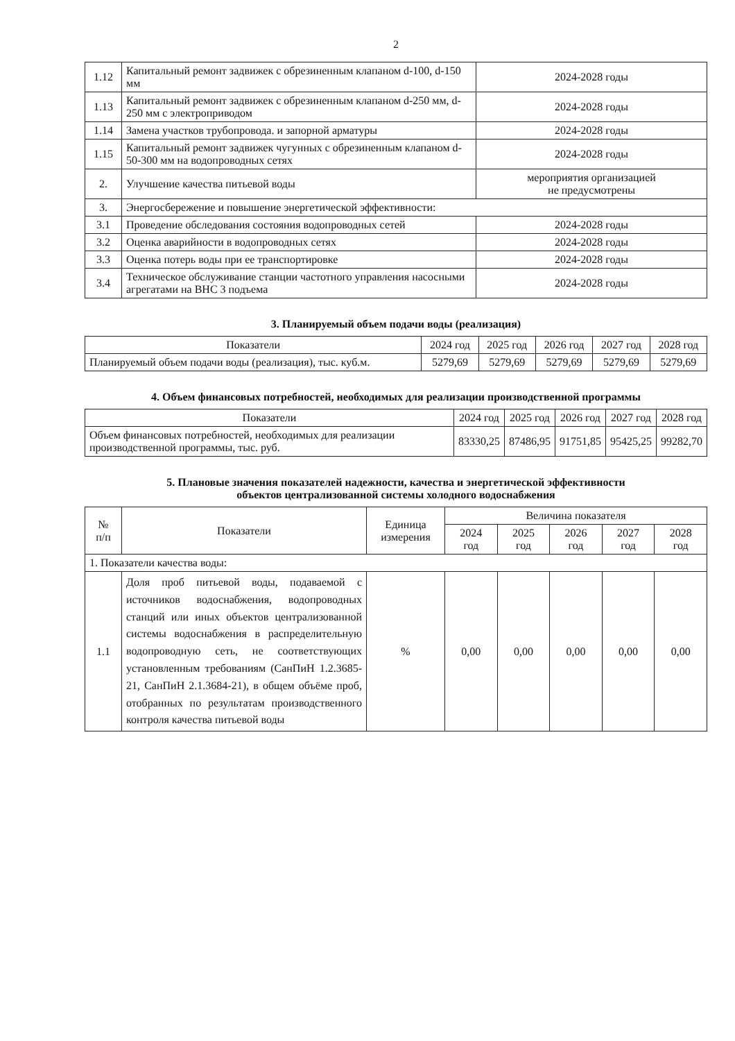2
| 1.12 | Капитальный ремонт задвижек с обрезиненным клапаном d-100, d-150 мм | 2024-2028 годы |
| 1.13 | Капитальный ремонт задвижек с обрезиненным клапаном d-250 мм, d-250 мм с электроприводом | 2024-2028 годы |
| 1.14 | Замена участков трубопровода. и запорной арматуры | 2024-2028 годы |
| 1.15 | Капитальный ремонт задвижек чугунных с обрезиненным клапаном d-50-300 мм на водопроводных сетях | 2024-2028 годы |
| 2. | Улучшение качества питьевой воды | мероприятия организацией не предусмотрены |
| 3. | Энергосбережение и повышение энергетической эффективности: | |
| 3.1 | Проведение обследования состояния водопроводных сетей | 2024-2028 годы |
| 3.2 | Оценка аварийности в водопроводных сетях | 2024-2028 годы |
| 3.3 | Оценка потерь воды при ее транспортировке | 2024-2028 годы |
| 3.4 | Техническое обслуживание станции частотного управления насосными агрегатами на ВНС 3 подъема | 2024-2028 годы |
3. Планируемый объем подачи воды (реализация)
| Показатели | 2024 год | 2025 год | 2026 год | 2027 год | 2028 год |
| --- | --- | --- | --- | --- | --- |
| Планируемый объем подачи воды (реализация), тыс. куб.м. | 5279,69 | 5279,69 | 5279,69 | 5279,69 | 5279,69 |
4. Объем финансовых потребностей, необходимых для реализации производственной программы
| Показатели | 2024 год | 2025 год | 2026 год | 2027 год | 2028 год |
| --- | --- | --- | --- | --- | --- |
| Объем финансовых потребностей, необходимых для реализации производственной программы, тыс. руб. | 83330,25 | 87486,95 | 91751,85 | 95425,25 | 99282,70 |
5. Плановые значения показателей надежности, качества и энергетической эффективности
объектов централизованной системы холодного водоснабжения
| № п/п | Показатели | Единица измерения | Величина показателя | | | | |
| --- | --- | --- | --- | --- | --- | --- | --- |
| | | | 2024 год | 2025 год | 2026 год | 2027 год | 2028 год |
| 1. Показатели качества воды: | | | | | | | |
| 1.1 | Доля проб питьевой воды, подаваемой с источников водоснабжения, водопроводных станций или иных объектов централизованной системы водоснабжения в распределительную водопроводную сеть, не соответствующих установленным требованиям (СанПиН 1.2.3685-21, СанПиН 2.1.3684-21), в общем объёме проб, отобранных по результатам производственного контроля качества питьевой воды | % | 0,00 | 0,00 | 0,00 | 0,00 | 0,00 |